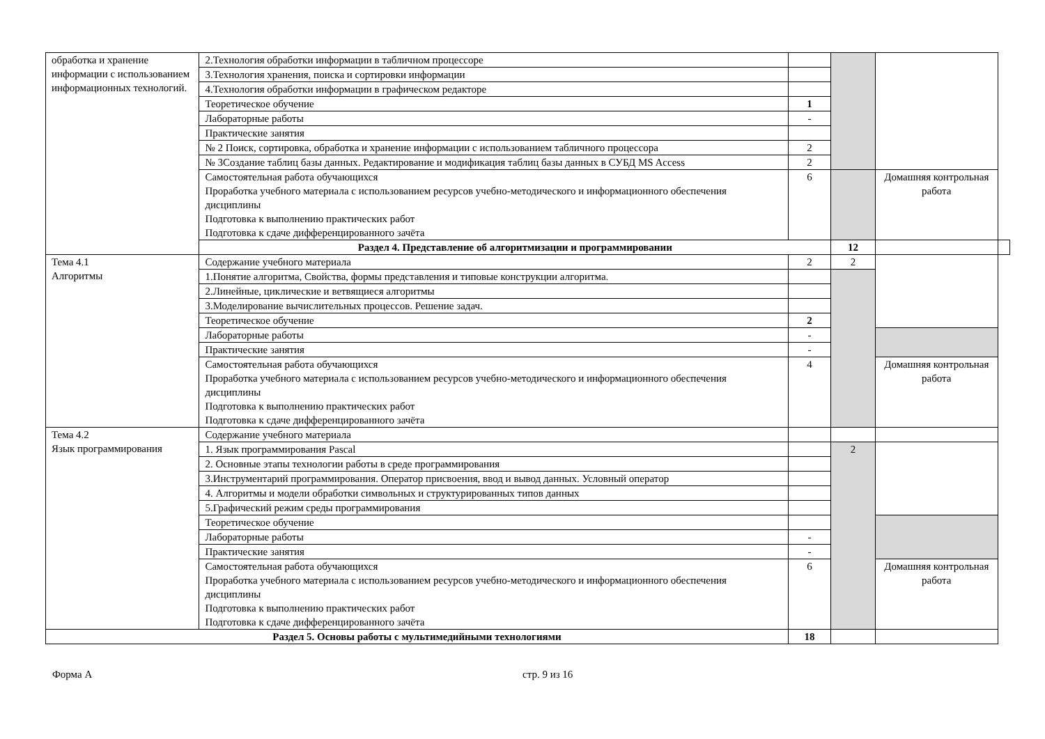| обработка и хранение информации с использованием информационных технологий. | 2.Технология обработки информации в табличном процессоре | | | | |
| | 3.Технология хранения, поиска и сортировки информации | | | | |
| | 4.Технология обработки информации в графическом редакторе | | | | |
| | Теоретическое обучение | 1 | | | |
| | Лабораторные работы | - | | | |
| | Практические занятия | | | | |
| | № 2 Поиск, сортировка, обработка и хранение информации с использованием табличного процессора | 2 | | | |
| | № 3Создание таблиц базы данных. Редактирование и модификация таблиц базы данных в СУБД MS Access | 2 | | | |
| | Самостоятельная работа обучающихся Проработка учебного материала с использованием ресурсов учебно-методического и информационного обеспечения дисциплины Подготовка к выполнению практических работ Подготовка к сдаче дифференцированного зачёта | 6 | | Домашняя контрольная работа | |
| | Раздел 4. Представление об алгоритмизации и программировании | | 12 | | |
| Тема 4.1 Алгоритмы | Содержание учебного материала | 2 | 2 | | |
| | 1.Понятие алгоритма, Свойства, формы представления и типовые конструкции алгоритма. | | | | |
| | 2.Линейные, циклические и ветвящиеся алгоритмы | | | | |
| | 3.Моделирование вычислительных процессов. Решение задач. | | | | |
| | Теоретическое обучение | 2 | | | |
| | Лабораторные работы | - | | | |
| | Практические занятия | - | | | |
| | Самостоятельная работа обучающихся Проработка учебного материала с использованием ресурсов учебно-методического и информационного обеспечения дисциплины Подготовка к выполнению практических работ Подготовка к сдаче дифференцированного зачёта | 4 | | Домашняя контрольная работа | |
| Тема 4.2 Язык программирования | Содержание учебного материала | | | | |
| | 1. Язык программирования Pascal | | 2 | | |
| | 2. Основные этапы технологии работы в среде программирования | | | | |
| | 3.Инструментарий программирования. Оператор присвоения, ввод и вывод данных. Условный оператор | | | | |
| | 4. Алгоритмы и модели обработки символьных и структурированных типов данных | | | | |
| | 5.Графический режим среды программирования | | | | |
| | Теоретическое обучение | | | | |
| | Лабораторные работы | - | | | |
| | Практические занятия | - | | | |
| | Самостоятельная работа обучающихся Проработка учебного материала с использованием ресурсов учебно-методического и информационного обеспечения дисциплины Подготовка к выполнению практических работ Подготовка к сдаче дифференцированного зачёта | 6 | | Домашняя контрольная работа | |
| Раздел 5. Основы работы с мультимедийными технологиями | | 18 | | | |
Форма А стр. 9 из 16